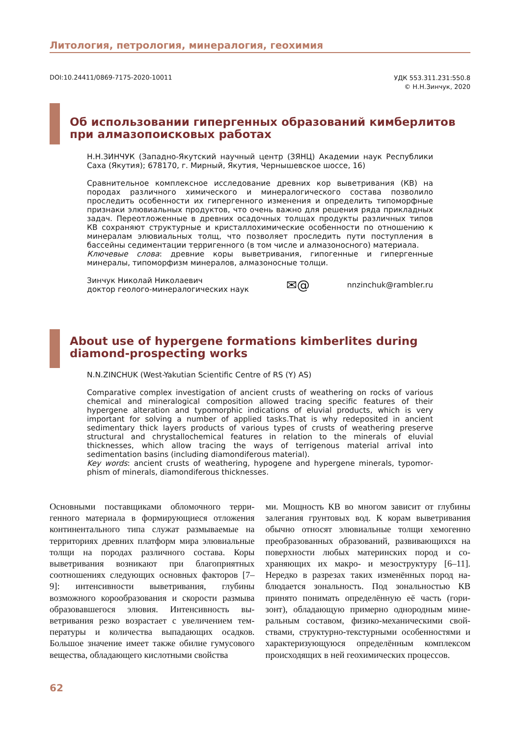Литология, петрология, минералогия, геохимия
DOI:10.24411/0869-7175-2020-10011
УДК 553.311.231:550.8
© Н.Н.Зинчук, 2020
Об использовании гипергенных образований кимберлитов при алмазопоисковых работах
Н.Н.ЗИНЧУК (Западно-Якутский научный центр (ЗЯНЦ) Академии наук Республики Саха (Якутия); 678170, г. Мирный, Якутия, Чернышевское шоссе, 16)
Сравнительное комплексное исследование древних кор выветривания (КВ) на породах различного химического и минералогического состава позволило проследить особенности их гипергенного изменения и определить типоморфные признаки элювиальных продуктов, что очень важно для решения ряда прикладных задач. Переотложенные в древних осадочных толщах продукты различных типов КВ сохраняют структурные и кристаллохимические особенности по отношению к минералам элювиальных толщ, что позволяет проследить пути поступления в бассейны седиментации терригенного (в том числе и алмазоносного) материала.
Ключевые слова: древние коры выветривания, гипогенные и гипергенные минералы, типоморфизм минералов, алмазоносные толщи.
Зинчук Николай Николаевич
доктор геолого-минералогических наук
✉@
nnzinchuk@rambler.ru
About use of hypergene formations kimberlites during diamond-prospecting works
N.N.ZINCHUK (West-Yakutian Scientific Centre of RS (Y) AS)
Comparative complex investigation of ancient crusts of weathering on rocks of various chemical and mineralogical composition allowed tracing specific features of their hypergene alteration and typomorphic indications of eluvial products, which is very important for solving a number of applied tasks.That is why redeposited in ancient sedimentary thick layers products of various types of crusts of weathering preserve structural and chrystallochemical features in relation to the minerals of eluvial thicknesses, which allow tracing the ways of terrigenous material arrival into sedimentation basins (including diamondiferous material).
Key words: ancient crusts of weathering, hypogene and hypergene minerals, typomor­phism of minerals, diamondiferous thicknesses.
Основными поставщиками обломочного терри­генного материала в формирующиеся отложе­ния континентального типа служат размывае­мые на территориях древних платформ мира элю­виальные толщи на породах различного состава. Коры выветривания возникают при благоприят­ных соотношениях следующих основных факто­ров [7–9]: интенсивности выветривания, глубины возможного корообразования и скорости размы­ва образовавшегося элювия. Интенсивность вы­ветривания резко возрастает с увеличением тем­пературы и количества выпадающих осадков. Большое значение имеет также обилие гумусово­го вещества, обладающего кислотными свойства­
ми. Мощность КВ во многом зависит от глубины залегания грунтовых вод. К корам выветривания обычно относят элювиальные толщи хемогенно преобразованных образований, развивающихся на поверхности любых материнских пород и со­храняющих их макро- и мезоструктуру [6–11]. Нередко в разрезах таких изменённых пород на­блюдается зональность. Под зональностью КВ принято понимать определённую её часть (гори­зонт), обладающую примерно однородным мине­ральным составом, физико-механическими свой­ствами, структурно-текстурными особенностями и характеризующуюся определённым комплексом происходящих в ней геохимических процессов.
62